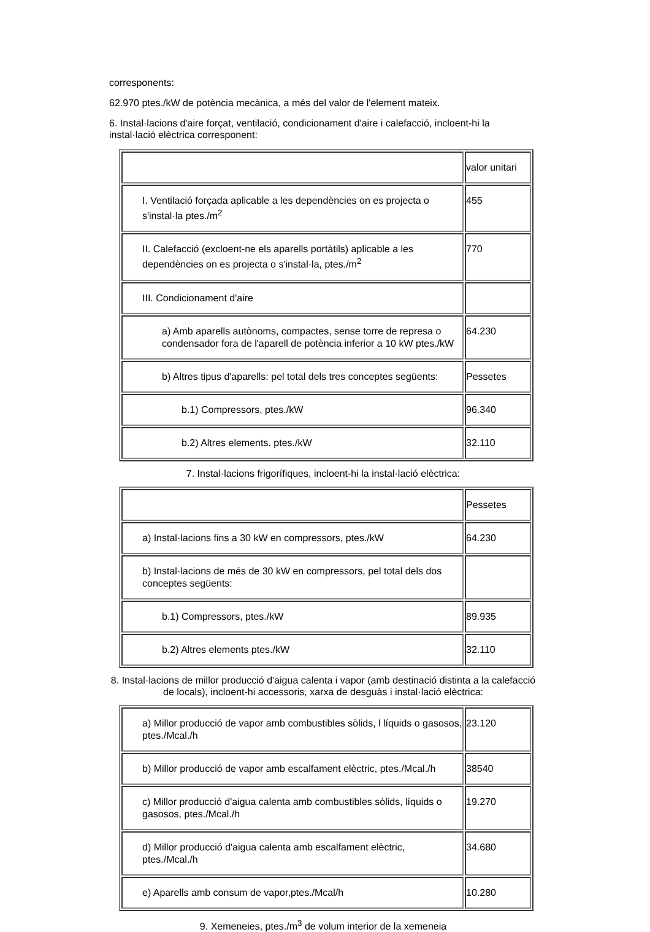corresponents:
62.970 ptes./kW de potència mecànica, a més del valor de l'element mateix.
6. Instal·lacions d'aire forçat, ventilació, condicionament d'aire i calefacció, incloent-hi la instal·lació elèctrica corresponent:
| | valor unitari |
| I. Ventilació forçada aplicable a les dependències on es projecta o s'instal·la ptes./m<sup>2</sup> | 455 |
| II. Calefacció (excloent-ne els aparells portàtils) aplicable a les dependències on es projecta o s'instal·la, ptes./m<sup>2</sup> | 770 |
| III. Condicionament d'aire | |
| a) Amb aparells autònoms, compactes, sense torre de represa o condensador fora de l'aparell de potència inferior a 10 kW ptes./kW | 64.230 |
| b) Altres tipus d'aparells: pel total dels tres conceptes següents: | Pessetes |
| b.1) Compressors, ptes./kW | 96.340 |
| b.2) Altres elements. ptes./kW | 32.110 |
7. Instal·lacions frigorífiques, incloent-hi la instal·lació elèctrica:
| | Pessetes |
| a) Instal·lacions fins a 30 kW en compressors, ptes./kW | 64.230 |
| b) Instal·lacions de més de 30 kW en compressors, pel total dels dos conceptes següents: | |
| b.1) Compressors, ptes./kW | 89.935 |
| b.2) Altres elements ptes./kW | 32.110 |
8. Instal·lacions de millor producció d'aigua calenta i vapor (amb destinació distinta a la calefacció de locals), incloent-hi accessoris, xarxa de desguàs i instal·lació elèctrica:
| a) Millor producció de vapor amb combustibles sòlids, l líquids o gasosos, ptes./Mcal./h | 23.120 |
| b) Millor producció de vapor amb escalfament elèctric, ptes./Mcal./h | 38540 |
| c) Millor producció d'aigua calenta amb combustibles sòlids, líquids o gasosos, ptes./Mcal./h | 19.270 |
| d) Millor producció d'aigua calenta amb escalfament elèctric, ptes./Mcal./h | 34.680 |
| e) Aparells amb consum de vapor,ptes./Mcal/h | 10.280 |
9. Xemeneies, ptes./m<sup>3</sup> de volum interior de la xemeneia